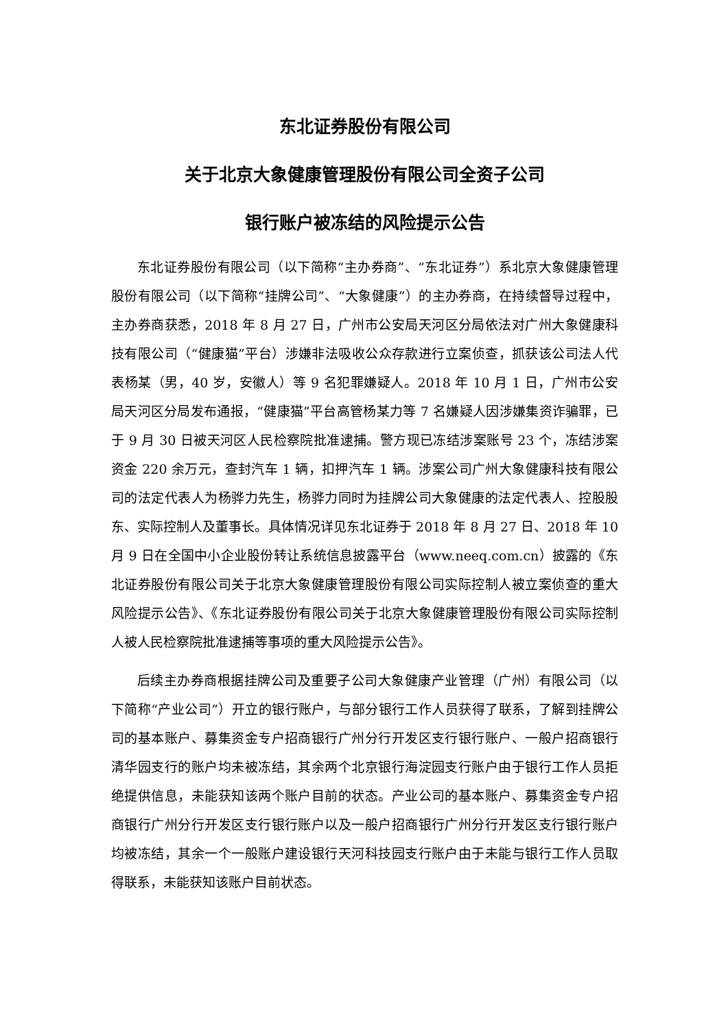东北证券股份有限公司
关于北京大象健康管理股份有限公司全资子公司
银行账户被冻结的风险提示公告
东北证券股份有限公司（以下简称“主办券商”、“东北证券”）系北京大象健康管理股份有限公司（以下简称“挂牌公司”、“大象健康”）的主办券商，在持续督导过程中，主办券商获悉，2018 年 8 月 27 日，广州市公安局天河区分局依法对广州大象健康科技有限公司（“健康猫”平台）涉嫌非法吸收公众存款进行立案侦查，抓获该公司法人代表杨某（男，40 岁，安徽人）等 9 名犯罪嫌疑人。2018 年 10 月 1 日，广州市公安局天河区分局发布通报，“健康猫”平台高管杨某力等 7 名嫌疑人因涉嫌集资诈骗罪，已于 9 月 30 日被天河区人民检察院批准逮捕。警方现已冻结涉案账号 23 个，冻结涉案资金 220 余万元，查封汽车 1 辆，扣押汽车 1 辆。涉案公司广州大象健康科技有限公司的法定代表人为杨骅力先生，杨骅力同时为挂牌公司大象健康的法定代表人、控股股东、实际控制人及董事长。具体情况详见东北证券于 2018 年 8 月 27 日、2018 年 10 月 9 日在全国中小企业股份转让系统信息披露平台（www.neeq.com.cn）披露的《东北证券股份有限公司关于北京大象健康管理股份有限公司实际控制人被立案侦查的重大风险提示公告》、《东北证券股份有限公司关于北京大象健康管理股份有限公司实际控制人被人民检察院批准逮捕等事项的重大风险提示公告》。
后续主办券商根据挂牌公司及重要子公司大象健康产业管理（广州）有限公司（以下简称“产业公司”）开立的银行账户，与部分银行工作人员获得了联系，了解到挂牌公司的基本账户、募集资金专户招商银行广州分行开发区支行银行账户、一般户招商银行清华园支行的账户均未被冻结，其余两个北京银行海淀园支行账户由于银行工作人员拒绝提供信息，未能获知该两个账户目前的状态。产业公司的基本账户、募集资金专户招商银行广州分行开发区支行银行账户以及一般户招商银行广州分行开发区支行银行账户均被冻结，其余一个一般账户建设银行天河科技园支行账户由于未能与银行工作人员取得联系，未能获知该账户目前状态。